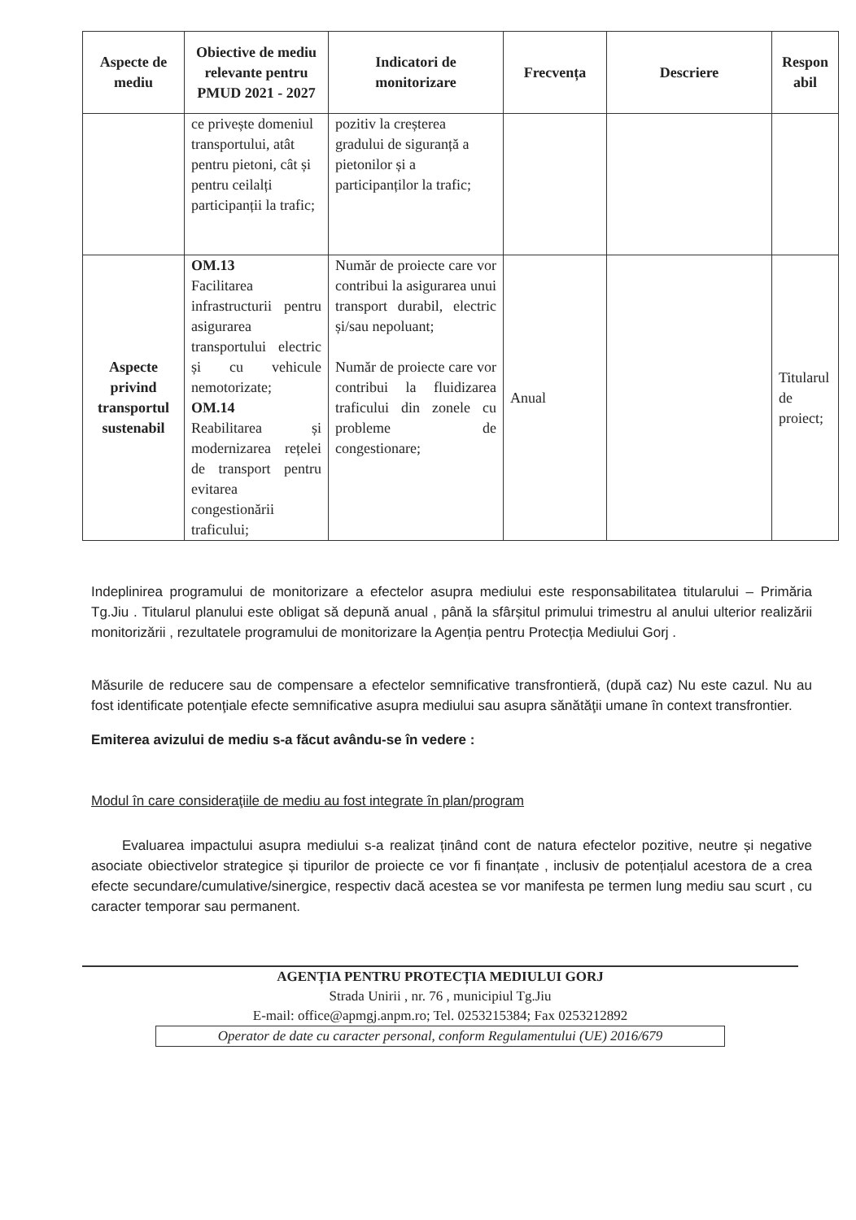| Aspecte de mediu | Obiective de mediu relevante pentru PMUD 2021 - 2027 | Indicatori de monitorizare | Frecvența | Descriere | Respon abil |
| --- | --- | --- | --- | --- | --- |
| | ce privește domeniul transportului, atât pentru pietoni, cât și pentru ceilalți participanții la trafic; | pozitiv la creșterea gradului de siguranță a pietonilor și a participanților la trafic; | | | |
| Aspecte privind transportul sustenabil | OM.13 Facilitarea infrastructurii pentru asigurarea transportului electric și cu vehicule nemotorizate; OM.14 Reabilitarea și modernizarea rețelei de transport pentru evitarea congestionării traficului; | Număr de proiecte care vor contribui la asigurarea unui transport durabil, electric și/sau nepoluant; Număr de proiecte care vor contribui la fluidizarea traficului din zonele cu probleme de congestionare; | Anual | | Titularul de proiect; |
Indeplinirea programului de monitorizare a efectelor asupra mediului este responsabilitatea titularului – Primăria Tg.Jiu . Titularul planului este obligat să depună anual , până la sfârșitul primului trimestru al anului ulterior realizării monitorizării , rezultatele programului de monitorizare la Agenția pentru Protecția Mediului Gorj .
Măsurile de reducere sau de compensare a efectelor semnificative transfrontieră, (după caz) Nu este cazul. Nu au fost identificate potenţiale efecte semnificative asupra mediului sau asupra sănătăţii umane în context transfrontier.
Emiterea avizului de mediu s-a făcut avându-se în vedere :
Modul în care consideraţiile de mediu au fost integrate în plan/program
Evaluarea impactului asupra mediului s-a realizat ținând cont de natura efectelor pozitive, neutre și negative asociate obiectivelor strategice și tipurilor de proiecte ce vor fi finanțate , inclusiv de potențialul acestora de a crea efecte secundare/cumulative/sinergice, respectiv dacă acestea se vor manifesta pe termen lung mediu sau scurt , cu caracter temporar sau permanent.
AGENȚIA PENTRU PROTECȚIA MEDIULUI GORJ
Strada Unirii , nr. 76 , municipiul Tg.Jiu
E-mail: office@apmgj.anpm.ro; Tel. 0253215384; Fax 0253212892
Operator de date cu caracter personal, conform Regulamentului (UE) 2016/679